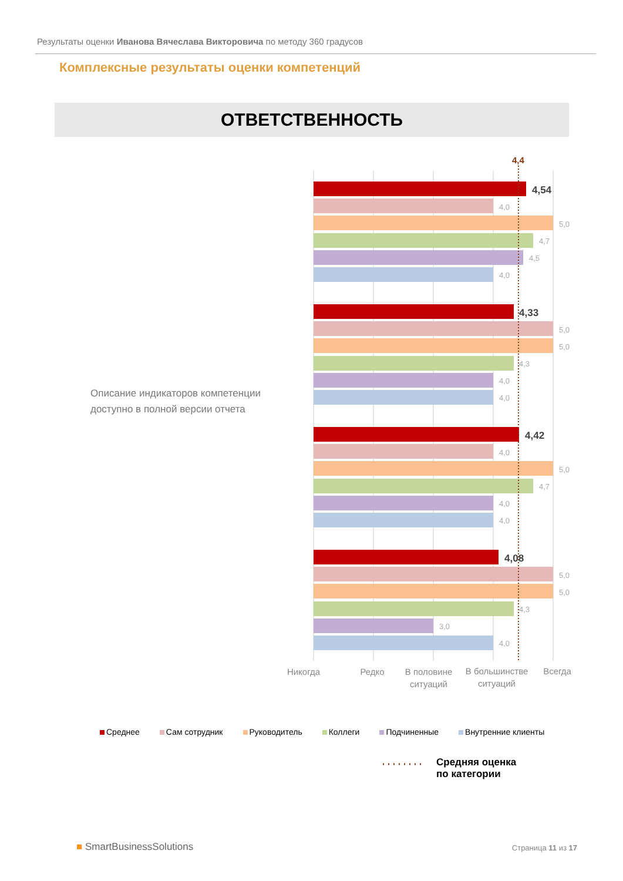Результаты оценки Иванова Вячеслава Викторовича по методу 360 градусов
Комплексные результаты оценки компетенций
ОТВЕТСТВЕННОСТЬ
Описание индикаторов компетенции
доступно в полной версии отчета
4,54
4,0
5,0
4,7
4,5
4,0
4,33
5,0
5,0
4,3
4,0
4,0
4,42
4,0
5,0
4,7
4,0
4,0
4,08
5,0
5,0
4,3
3,0
4,0
4,4
Никогда
Редко
В половине
ситуаций
В большинстве
ситуаций
Всегда
Среднее Сам сотрудник Руководитель Коллеги Подчиненные Внутренние клиенты
Средняя оценка
по категории
■ SmartBusinessSolutions Страница 11 из 17